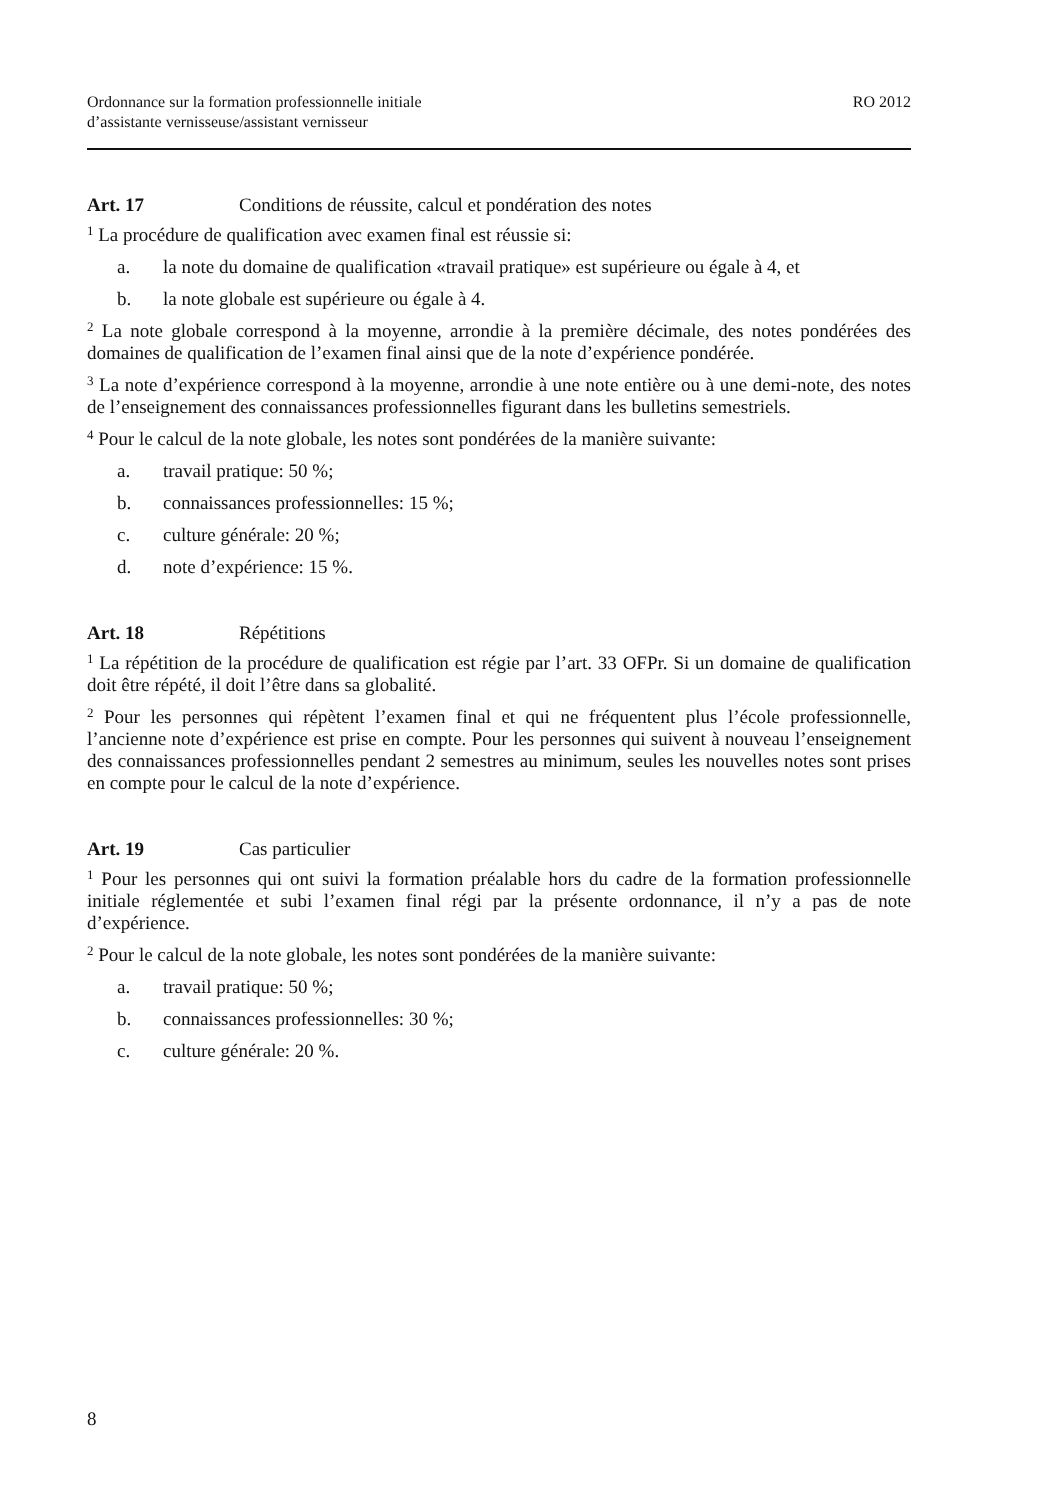Ordonnance sur la formation professionnelle initiale
d’assistante vernisseuse/assistant vernisseur
RO 2012
Art. 17 Conditions de réussite, calcul et pondération des notes
<sup>1</sup> La procédure de qualification avec examen final est réussie si:
a. la note du domaine de qualification «travail pratique» est supérieure ou égale à 4, et
b. la note globale est supérieure ou égale à 4.
<sup>2</sup> La note globale correspond à la moyenne, arrondie à la première décimale, des notes pondérées des domaines de qualification de l’examen final ainsi que de la note d’expérience pondérée.
<sup>3</sup> La note d’expérience correspond à la moyenne, arrondie à une note entière ou à une demi-note, des notes de l’enseignement des connaissances professionnelles figurant dans les bulletins semestriels.
<sup>4</sup> Pour le calcul de la note globale, les notes sont pondérées de la manière suivante:
a. travail pratique: 50 %;
b. connaissances professionnelles: 15 %;
c. culture générale: 20 %;
d. note d’expérience: 15 %.
Art. 18 Répétitions
<sup>1</sup> La répétition de la procédure de qualification est régie par l’art. 33 OFPr. Si un domaine de qualification doit être répété, il doit l’être dans sa globalité.
<sup>2</sup> Pour les personnes qui répètent l’examen final et qui ne fréquentent plus l’école professionnelle, l’ancienne note d’expérience est prise en compte. Pour les personnes qui suivent à nouveau l’enseignement des connaissances professionnelles pendant 2 semestres au minimum, seules les nouvelles notes sont prises en compte pour le calcul de la note d’expérience.
Art. 19 Cas particulier
<sup>1</sup> Pour les personnes qui ont suivi la formation préalable hors du cadre de la formation professionnelle initiale réglementée et subi l’examen final régi par la présente ordonnance, il n’y a pas de note d’expérience.
<sup>2</sup> Pour le calcul de la note globale, les notes sont pondérées de la manière suivante:
a. travail pratique: 50 %;
b. connaissances professionnelles: 30 %;
c. culture générale: 20 %.
8